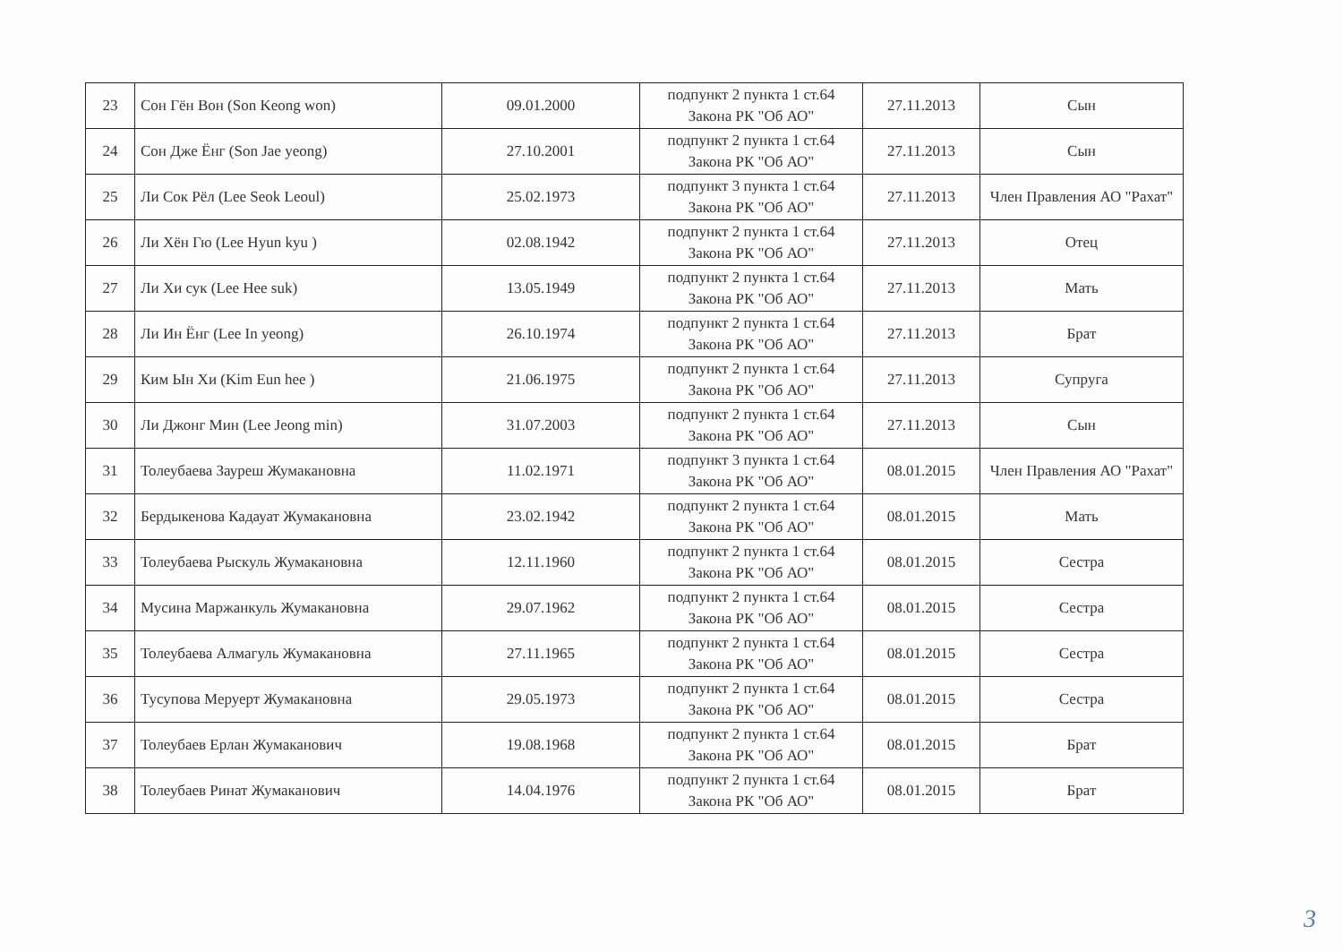| 23 | Сон Гён Вон (Son Keong won) | 09.01.2000 | подпункт 2 пункта 1 ст.64 Закона РК "Об АО" | 27.11.2013 | Сын |
| 24 | Сон Дже Ёнг (Son Jae yeong) | 27.10.2001 | подпункт 2 пункта 1 ст.64 Закона РК "Об АО" | 27.11.2013 | Сын |
| 25 | Ли Сок Рёл (Lee Seok Leoul) | 25.02.1973 | подпункт 3 пункта 1 ст.64 Закона РК "Об АО" | 27.11.2013 | Член Правления АО "Рахат" |
| 26 | Ли Хён Гю (Lee Hyun kyu ) | 02.08.1942 | подпункт 2 пункта 1 ст.64 Закона РК "Об АО" | 27.11.2013 | Отец |
| 27 | Ли Хи сук (Lee Hee suk) | 13.05.1949 | подпункт 2 пункта 1 ст.64 Закона РК "Об АО" | 27.11.2013 | Мать |
| 28 | Ли Ин Ёнг (Lee In yeong) | 26.10.1974 | подпункт 2 пункта 1 ст.64 Закона РК "Об АО" | 27.11.2013 | Брат |
| 29 | Ким Ын Хи (Kim Eun hee ) | 21.06.1975 | подпункт 2 пункта 1 ст.64 Закона РК "Об АО" | 27.11.2013 | Супруга |
| 30 | Ли Джонг Мин (Lee Jeong min) | 31.07.2003 | подпункт 2 пункта 1 ст.64 Закона РК "Об АО" | 27.11.2013 | Сын |
| 31 | Толеубаева Зауреш Жумакановна | 11.02.1971 | подпункт 3 пункта 1 ст.64 Закона РК "Об АО" | 08.01.2015 | Член Правления АО "Рахат" |
| 32 | Бердыкенова Кадауат Жумакановна | 23.02.1942 | подпункт 2 пункта 1 ст.64 Закона РК "Об АО" | 08.01.2015 | Мать |
| 33 | Толеубаева Рыскуль Жумакановна | 12.11.1960 | подпункт 2 пункта 1 ст.64 Закона РК "Об АО" | 08.01.2015 | Сестра |
| 34 | Мусина Маржанкуль Жумакановна | 29.07.1962 | подпункт 2 пункта 1 ст.64 Закона РК "Об АО" | 08.01.2015 | Сестра |
| 35 | Толеубаева Алмагуль Жумакановна | 27.11.1965 | подпункт 2 пункта 1 ст.64 Закона РК "Об АО" | 08.01.2015 | Сестра |
| 36 | Тусупова Меруерт Жумакановна | 29.05.1973 | подпункт 2 пункта 1 ст.64 Закона РК "Об АО" | 08.01.2015 | Сестра |
| 37 | Толеубаев Ерлан Жумаканович | 19.08.1968 | подпункт 2 пункта 1 ст.64 Закона РК "Об АО" | 08.01.2015 | Брат |
| 38 | Толеубаев Ринат Жумаканович | 14.04.1976 | подпункт 2 пункта 1 ст.64 Закона РК "Об АО" | 08.01.2015 | Брат |
3